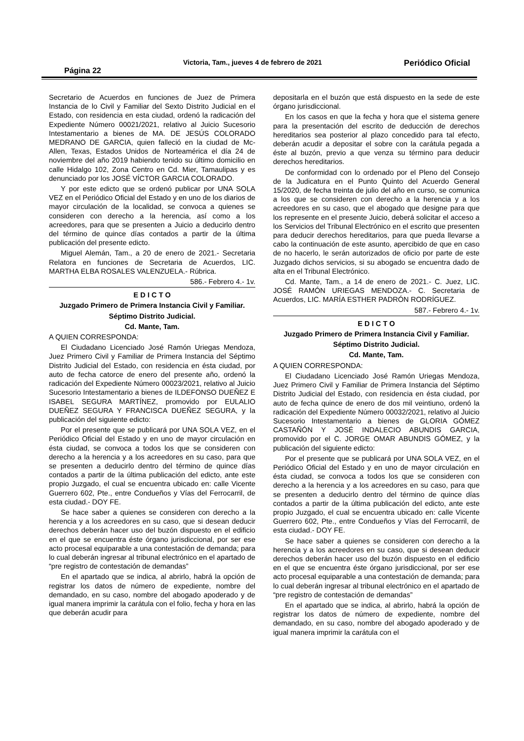Página 22 Victoria, Tam., jueves 4 de febrero de 2021 Periódico Oficial
Secretario de Acuerdos en funciones de Juez de Primera Instancia de lo Civil y Familiar del Sexto Distrito Judicial en el Estado, con residencia en esta ciudad, ordenó la radicación del Expediente Número 00021/2021, relativo al Juicio Sucesorio Intestamentario a bienes de MA. DE JESÚS COLORADO MEDRANO DE GARCIA, quien falleció en la ciudad de Mc-Allen, Texas, Estados Unidos de Norteamérica el día 24 de noviembre del año 2019 habiendo tenido su último domicilio en calle Hidalgo 102, Zona Centro en Cd. Mier, Tamaulipas y es denunciado por los JOSÉ VÍCTOR GARCIA COLORADO.
Y por este edicto que se ordenó publicar por UNA SOLA VEZ en el Periódico Oficial del Estado y en uno de los diarios de mayor circulación de la localidad, se convoca a quienes se consideren con derecho a la herencia, así como a los acreedores, para que se presenten a Juicio a deducirlo dentro del término de quince días contados a partir de la última publicación del presente edicto.
Miguel Alemán, Tam., a 20 de enero de 2021.- Secretaria Relatora en funciones de Secretaria de Acuerdos, LIC. MARTHA ELBA ROSALES VALENZUELA.- Rúbrica.
586.- Febrero 4.- 1v.
E D I C T O
Juzgado Primero de Primera Instancia Civil y Familiar.
Séptimo Distrito Judicial.
Cd. Mante, Tam.
A QUIEN CORRESPONDA:
El Ciudadano Licenciado José Ramón Uriegas Mendoza, Juez Primero Civil y Familiar de Primera Instancia del Séptimo Distrito Judicial del Estado, con residencia en ésta ciudad, por auto de fecha catorce de enero del presente año, ordenó la radicación del Expediente Número 00023/2021, relativo al Juicio Sucesorio Intestamentario a bienes de ILDEFONSO DUEÑEZ E ISABEL SEGURA MARTÍNEZ, promovido por EULALIO DUEÑEZ SEGURA Y FRANCISCA DUEÑEZ SEGURA, y la publicación del siguiente edicto:
Por el presente que se publicará por UNA SOLA VEZ, en el Periódico Oficial del Estado y en uno de mayor circulación en ésta ciudad, se convoca a todos los que se consideren con derecho a la herencia y a los acreedores en su caso, para que se presenten a deducirlo dentro del término de quince días contados a partir de la última publicación del edicto, ante este propio Juzgado, el cual se encuentra ubicado en: calle Vicente Guerrero 602, Pte., entre Condueños y Vías del Ferrocarril, de esta ciudad.- DOY FE.
Se hace saber a quienes se consideren con derecho a la herencia y a los acreedores en su caso, que si desean deducir derechos deberán hacer uso del buzón dispuesto en el edificio en el que se encuentra éste órgano jurisdiccional, por ser ese acto procesal equiparable a una contestación de demanda; para lo cual deberán ingresar al tribunal electrónico en el apartado de “pre registro de contestación de demandas”
En el apartado que se indica, al abrirlo, habrá la opción de registrar los datos de número de expediente, nombre del demandado, en su caso, nombre del abogado apoderado y de igual manera imprimir la carátula con el folio, fecha y hora en las que deberán acudir para
depositarla en el buzón que está dispuesto en la sede de este órgano jurisdiccional.
En los casos en que la fecha y hora que el sistema genere para la presentación del escrito de deducción de derechos hereditarios sea posterior al plazo concedido para tal efecto, deberán acudir a depositar el sobre con la carátula pegada a éste al buzón, previo a que venza su término para deducir derechos hereditarios.
De conformidad con lo ordenado por el Pleno del Consejo de la Judicatura en el Punto Quinto del Acuerdo General 15/2020, de fecha treinta de julio del año en curso, se comunica a los que se consideren con derecho a la herencia y a los acreedores en su caso, que el abogado que designe para que los represente en el presente Juicio, deberá solicitar el acceso a los Servicios del Tribunal Electrónico en el escrito que presenten para deducir derechos hereditarios, para que pueda llevarse a cabo la continuación de este asunto, apercibido de que en caso de no hacerlo, le serán autorizados de oficio por parte de este Juzgado dichos servicios, si su abogado se encuentra dado de alta en el Tribunal Electrónico.
Cd. Mante, Tam., a 14 de enero de 2021.- C. Juez, LIC. JOSÉ RAMÓN URIEGAS MENDOZA.- C. Secretaria de Acuerdos, LIC. MARÍA ESTHER PADRÓN RODRÍGUEZ.
587.- Febrero 4.- 1v.
E D I C T O
Juzgado Primero de Primera Instancia Civil y Familiar.
Séptimo Distrito Judicial.
Cd. Mante, Tam.
A QUIEN CORRESPONDA:
El Ciudadano Licenciado José Ramón Uriegas Mendoza, Juez Primero Civil y Familiar de Primera Instancia del Séptimo Distrito Judicial del Estado, con residencia en ésta ciudad, por auto de fecha quince de enero de dos mil veintiuno, ordenó la radicación del Expediente Número 00032/2021, relativo al Juicio Sucesorio Intestamentario a bienes de GLORIA GÓMEZ CASTAÑÓN Y JOSÉ INDALECIO ABUNDIS GARCIA, promovido por el C. JORGE OMAR ABUNDIS GÓMEZ, y la publicación del siguiente edicto:
Por el presente que se publicará por UNA SOLA VEZ, en el Periódico Oficial del Estado y en uno de mayor circulación en ésta ciudad, se convoca a todos los que se consideren con derecho a la herencia y a los acreedores en su caso, para que se presenten a deducirlo dentro del término de quince días contados a partir de la última publicación del edicto, ante este propio Juzgado, el cual se encuentra ubicado en: calle Vicente Guerrero 602, Pte., entre Condueños y Vías del Ferrocarril, de esta ciudad.- DOY FE.
Se hace saber a quienes se consideren con derecho a la herencia y a los acreedores en su caso, que si desean deducir derechos deberán hacer uso del buzón dispuesto en el edificio en el que se encuentra éste órgano jurisdiccional, por ser ese acto procesal equiparable a una contestación de demanda; para lo cual deberán ingresar al tribunal electrónico en el apartado de “pre registro de contestación de demandas”
En el apartado que se indica, al abrirlo, habrá la opción de registrar los datos de número de expediente, nombre del demandado, en su caso, nombre del abogado apoderado y de igual manera imprimir la carátula con el